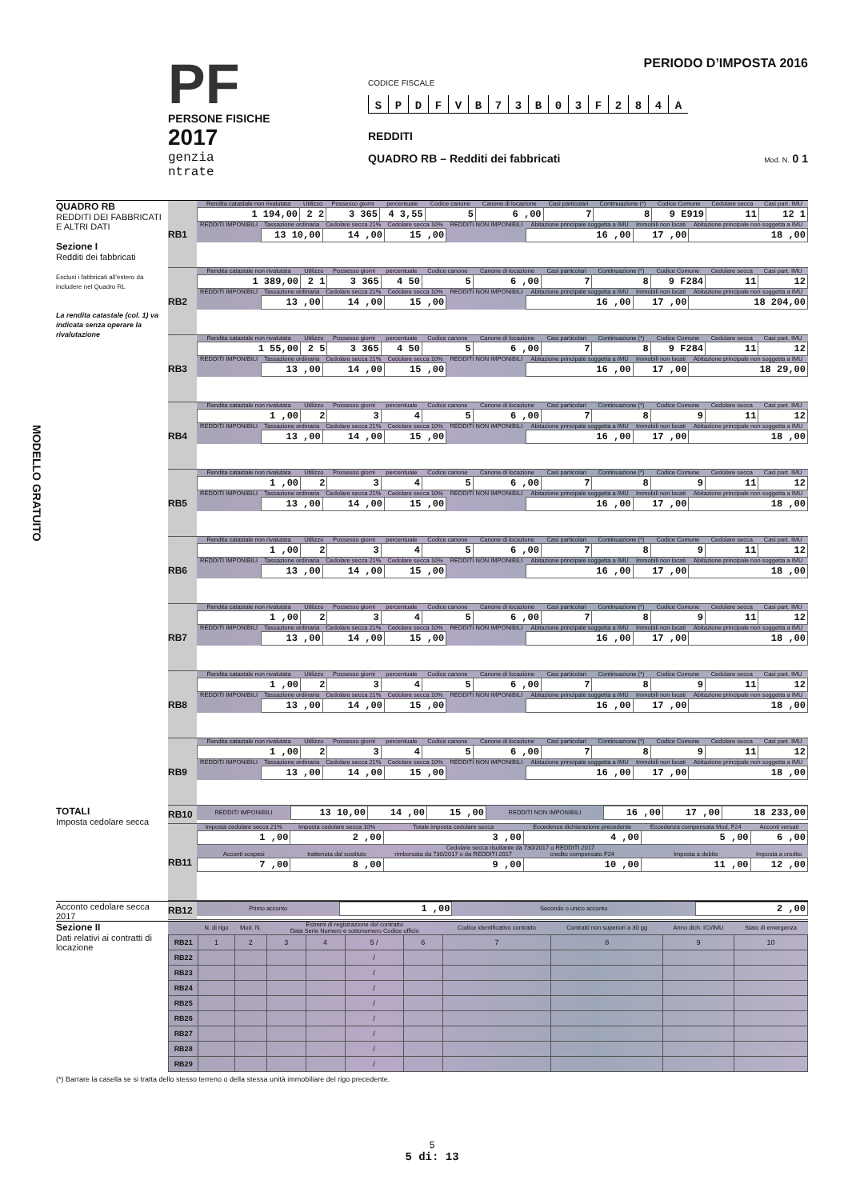PF
PERSONE FISICHE
2017
genzia
ntrate
PERIODO D’IMPOSTA 2016
CODICE FISCALE
S P D F V B 7 3 B 0 3 F 2 8 4 A
REDDITI
QUADRO RB – Redditi dei fabbricati Mod. N. 0 1
QUADRO RB
REDDITI DEI FABBRICATI E ALTRI DATI
Sezione I
Redditi dei fabbricati
Esclusi i fabbricati all’estero da includere nel Quadro RL
La rendita catastale (col. 1) va indicata senza operare la rivalutazione
MODELLO GRATUITO
RB1
| Rendita catastale non rivalutata | Utilizzo | Possesso giorni | percentuale | Codice canone | Canone di locazione | Casi particolari | Continuazione (*) | Codice Comune | Cedolare secca | Casi part. IMU |
| 1 194,00 | 2 2 | 3 365 | 4 3,55 | 5 | 6 ,00 | 7 | 8 | 9 E919 | 11 | 12 1 |
| REDDITI IMPONIBILI | Tassazione ordinaria | Cedolare secca 21% | Cedolare secca 10% | REDDITI NON IMPONIBILI | Abitazione principale soggetta a IMU | Immobili non locati | Abitazione principale non soggetta a IMU |
| | 13 10,00 | 14 ,00 | 15 ,00 | | 16 ,00 | 17 ,00 | 18 ,00 |
RB2
| Rendita catastale non rivalutata | Utilizzo | Possesso giorni | percentuale | Codice canone | Canone di locazione | Casi particolari | Continuazione (*) | Codice Comune | Cedolare secca | Casi part. IMU |
| 1 389,00 | 2 1 | 3 365 | 4 50 | 5 | 6 ,00 | 7 | 8 | 9 F284 | 11 | 12 |
| REDDITI IMPONIBILI | Tassazione ordinaria | Cedolare secca 21% | Cedolare secca 10% | REDDITI NON IMPONIBILI | Abitazione principale soggetta a IMU | Immobili non locati | Abitazione principale non soggetta a IMU |
| | 13 ,00 | 14 ,00 | 15 ,00 | | 16 ,00 | 17 ,00 | 18 204,00 |
RB3
| Rendita catastale non rivalutata | Utilizzo | Possesso giorni | percentuale | Codice canone | Canone di locazione | Casi particolari | Continuazione (*) | Codice Comune | Cedolare secca | Casi part. IMU |
| 1 55,00 | 2 5 | 3 365 | 4 50 | 5 | 6 ,00 | 7 | 8 | 9 F284 | 11 | 12 |
| REDDITI IMPONIBILI | Tassazione ordinaria | Cedolare secca 21% | Cedolare secca 10% | REDDITI NON IMPONIBILI | Abitazione principale soggetta a IMU | Immobili non locati | Abitazione principale non soggetta a IMU |
| | 13 ,00 | 14 ,00 | 15 ,00 | | 16 ,00 | 17 ,00 | 18 29,00 |
RB4
| Rendita catastale non rivalutata | Utilizzo | Possesso giorni | percentuale | Codice canone | Canone di locazione | Casi particolari | Continuazione (*) | Codice Comune | Cedolare secca | Casi part. IMU |
| 1 ,00 | 2 | 3 | 4 | 5 | 6 ,00 | 7 | 8 | 9 | 11 | 12 |
| REDDITI IMPONIBILI | Tassazione ordinaria | Cedolare secca 21% | Cedolare secca 10% | REDDITI NON IMPONIBILI | Abitazione principale soggetta a IMU | Immobili non locati | Abitazione principale non soggetta a IMU |
| | 13 ,00 | 14 ,00 | 15 ,00 | | 16 ,00 | 17 ,00 | 18 ,00 |
RB5
| Rendita catastale non rivalutata | Utilizzo | Possesso giorni | percentuale | Codice canone | Canone di locazione | Casi particolari | Continuazione (*) | Codice Comune | Cedolare secca | Casi part. IMU |
| 1 ,00 | 2 | 3 | 4 | 5 | 6 ,00 | 7 | 8 | 9 | 11 | 12 |
| REDDITI IMPONIBILI | Tassazione ordinaria | Cedolare secca 21% | Cedolare secca 10% | REDDITI NON IMPONIBILI | Abitazione principale soggetta a IMU | Immobili non locati | Abitazione principale non soggetta a IMU |
| | 13 ,00 | 14 ,00 | 15 ,00 | | 16 ,00 | 17 ,00 | 18 ,00 |
RB6
| Rendita catastale non rivalutata | Utilizzo | Possesso giorni | percentuale | Codice canone | Canone di locazione | Casi particolari | Continuazione (*) | Codice Comune | Cedolare secca | Casi part. IMU |
| 1 ,00 | 2 | 3 | 4 | 5 | 6 ,00 | 7 | 8 | 9 | 11 | 12 |
| REDDITI IMPONIBILI | Tassazione ordinaria | Cedolare secca 21% | Cedolare secca 10% | REDDITI NON IMPONIBILI | Abitazione principale soggetta a IMU | Immobili non locati | Abitazione principale non soggetta a IMU |
| | 13 ,00 | 14 ,00 | 15 ,00 | | 16 ,00 | 17 ,00 | 18 ,00 |
RB7
| Rendita catastale non rivalutata | Utilizzo | Possesso giorni | percentuale | Codice canone | Canone di locazione | Casi particolari | Continuazione (*) | Codice Comune | Cedolare secca | Casi part. IMU |
| 1 ,00 | 2 | 3 | 4 | 5 | 6 ,00 | 7 | 8 | 9 | 11 | 12 |
| REDDITI IMPONIBILI | Tassazione ordinaria | Cedolare secca 21% | Cedolare secca 10% | REDDITI NON IMPONIBILI | Abitazione principale soggetta a IMU | Immobili non locati | Abitazione principale non soggetta a IMU |
| | 13 ,00 | 14 ,00 | 15 ,00 | | 16 ,00 | 17 ,00 | 18 ,00 |
RB8
| Rendita catastale non rivalutata | Utilizzo | Possesso giorni | percentuale | Codice canone | Canone di locazione | Casi particolari | Continuazione (*) | Codice Comune | Cedolare secca | Casi part. IMU |
| 1 ,00 | 2 | 3 | 4 | 5 | 6 ,00 | 7 | 8 | 9 | 11 | 12 |
| REDDITI IMPONIBILI | Tassazione ordinaria | Cedolare secca 21% | Cedolare secca 10% | REDDITI NON IMPONIBILI | Abitazione principale soggetta a IMU | Immobili non locati | Abitazione principale non soggetta a IMU |
| | 13 ,00 | 14 ,00 | 15 ,00 | | 16 ,00 | 17 ,00 | 18 ,00 |
RB9
| Rendita catastale non rivalutata | Utilizzo | Possesso giorni | percentuale | Codice canone | Canone di locazione | Casi particolari | Continuazione (*) | Codice Comune | Cedolare secca | Casi part. IMU |
| 1 ,00 | 2 | 3 | 4 | 5 | 6 ,00 | 7 | 8 | 9 | 11 | 12 |
| REDDITI IMPONIBILI | Tassazione ordinaria | Cedolare secca 21% | Cedolare secca 10% | REDDITI NON IMPONIBILI | Abitazione principale soggetta a IMU | Immobili non locati | Abitazione principale non soggetta a IMU |
| | 13 ,00 | 14 ,00 | 15 ,00 | | 16 ,00 | 17 ,00 | 18 ,00 |
TOTALI
Imposta cedolare secca
RB10
| REDDITI IMPONIBILI | 13 10,00 | 14 ,00 | 15 ,00 | REDDITI NON IMPONIBILI | 16 ,00 | 17 ,00 | 18 233,00 |
RB11
| Imposta cedolare secca 21% | Imposta cedolare secca 10% | Totale imposta cedolare secca | Eccedenza dichiarazione precedente | Eccedenza compensata Mod. F24 | Acconti versati |
| 1 ,00 | 2 ,00 | 3 ,00 | 4 ,00 | 5 ,00 | 6 ,00 |
| | Cedolare secca risultante da 730/2017 o REDDITI 2017 | | | | |
| Acconti sospesi | trattenuta dal sostituto | rimborsata da 730/2017 o da REDDITI 2017 | credito compensato F24 | Imposta a debito | Imposta a credito |
| 7 ,00 | 8 ,00 | 9 ,00 | 10 ,00 | 11 ,00 | 12 ,00 |
Acconto cedolare secca 2017
RB12
| Primo acconto | 1 ,00 | Secondo o unico acconto | 2 ,00 |
Sezione II
Dati relativi ai contratti di locazione
| | N. di rigo | Mod. N. | Estremi di registrazione del contratto Data Serie Numero e sottonumero Codice ufficio | | | | Codice identificativo contratto | Contratti non superiori a 30 gg | Anno dich. ICI/IMU | Stato di emergenza |
| --- | --- | --- | --- | --- | --- | --- | --- | --- | --- | --- |
| RB21 | 1 | 2 | 3 | 4 | 5 / | 6 | 7 | 8 | 9 | 10 |
| RB22 | | | | | / | | | | | |
| RB23 | | | | | / | | | | | |
| RB24 | | | | | / | | | | | |
| RB25 | | | | | / | | | | | |
| RB26 | | | | | / | | | | | |
| RB27 | | | | | / | | | | | |
| RB28 | | | | | / | | | | | |
| RB29 | | | | | / | | | | | |
(*) Barrare la casella se si tratta dello stesso terreno o della stessa unità immobiliare del rigo precedente.
5
5 di: 13